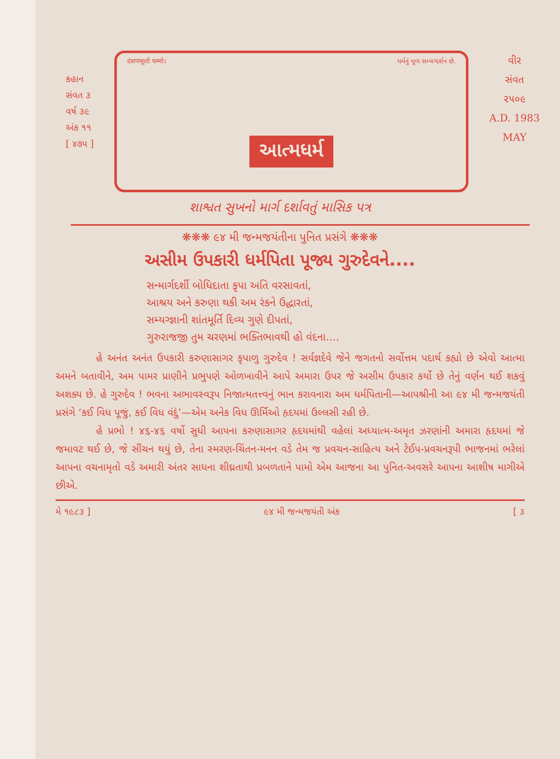કહાન
સંવત ૩
વર્ષ ૩૯
અંક ૧૧
[ ૪૭૫ ]
दंसणमूलो धम्मो। ધર્મનું મૂળ સમ્યગ્દર્શન છે.
આત્મધર્મ
વીર
સંવત
૨૫૦૯
A.D. 1983
MAY
શાશ્વત સુખનો માર્ગ દર્શાવતું માસિક પત્ર
❋❋❋ ૯૪ મી જન્મજયંતીના પુનિત પ્રસંગે ❋❋❋
અસીમ ઉપકારી ધર્મપિતા પૂજ્ય ગુરુદેવને....
સન્માર્ગદર્શી બોધિદાતા કૃપા અતિ વરસાવતાં,
આશ્રય અને કરુણા થકી અમ રંકને ઉદ્ધારતાં,
સમ્યગ્જ્ઞાની શાંતમૂર્તિ દિવ્ય ગુણે દીપતાં,
ગુરુરાજજી તુમ ચરણમાં ભક્તિભાવથી હો વંદના....
હે અનંત અનંત ઉપકારી કરુણાસાગર કૃપાળુ ગુરુદેવ ! સર્વજ્ઞદેવે જેને જગતનો સર્વોત્તમ પદાર્થ કહ્યો છે એવો આત્મા અમને બતાવીને, અમ પામર પ્રાણીને પ્રભુપણે ઓળખાવીને આપે અમારા ઉપર જે અસીમ ઉપકાર કર્યો છે તેનું વર્ણન થઈ શકવું અશક્ય છે. હે ગુરુદેવ ! ભવના અભાવસ્વરૂપ નિજાત્મતત્ત્વનું ભાન કરાવનારા અમ ધર્મપિતાની—આપશ્રીની આ ૯૪ મી જન્મજયંતી પ્રસંગે ‘કઈ વિધ પૂજું, કઈ વિધ વંદું’—એમ અનેક વિધ ઊર્મિઓ હૃદયમાં ઉલ્લસી રહી છે.
હે પ્રભો ! ૪૬-૪૬ વર્ષો સુધી આપના કરુણાસાગર હૃદયમાંથી વહેલાં અધ્યાત્મ-અમૃત ઝરણાંની અમારા હૃદયમાં જે જમાવટ થઈ છે, જે સીંચન થયું છે, તેના સ્મરણ-ચિંતન-મનન વડે તેમ જ પ્રવચન-સાહિત્ય અને ટેઈપ-પ્રવચનરૂપી ભાજનમાં ભરેલાં આપના વચનામૃતો વડે અમારી અંતર સાધના શીઘ્રતાથી પ્રબળતાને પામો એમ આજના આ પુનિત-અવસરે આપના આશીષ માગીએ છીએ.
મે ૧૯૮૩ ] ૯૪ મી જન્મજયંતી અંક [ ૩